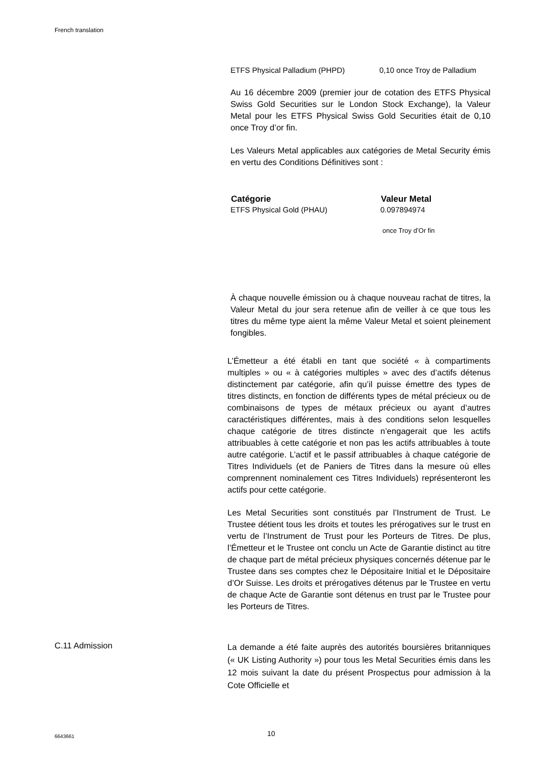French translation
| ETFS Physical Palladium (PHPD) | 0,10 once Troy de Palladium |
Au 16 décembre 2009 (premier jour de cotation des ETFS Physical Swiss Gold Securities sur le London Stock Exchange), la Valeur Metal pour les ETFS Physical Swiss Gold Securities était de 0,10 once Troy d’or fin.
Les Valeurs Metal applicables aux catégories de Metal Security émis en vertu des Conditions Définitives sont :
| Catégorie | Valeur Metal |
| --- | --- |
| ETFS Physical Gold (PHAU) | 0.097894974 once Troy d’Or fin |
À chaque nouvelle émission ou à chaque nouveau rachat de titres, la Valeur Metal du jour sera retenue afin de veiller à ce que tous les titres du même type aient la même Valeur Metal et soient pleinement fongibles.
L’Émetteur a été établi en tant que société « à compartiments multiples » ou « à catégories multiples » avec des d’actifs détenus distinctement par catégorie, afin qu’il puisse émettre des types de titres distincts, en fonction de différents types de métal précieux ou de combinaisons de types de métaux précieux ou ayant d’autres caractéristiques différentes, mais à des conditions selon lesquelles chaque catégorie de titres distincte n’engagerait que les actifs attribuables à cette catégorie et non pas les actifs attribuables à toute autre catégorie. L’actif et le passif attribuables à chaque catégorie de Titres Individuels (et de Paniers de Titres dans la mesure où elles comprennent nominalement ces Titres Individuels) représenteront les actifs pour cette catégorie.
Les Metal Securities sont constitués par l’Instrument de Trust. Le Trustee détient tous les droits et toutes les prérogatives sur le trust en vertu de l’Instrument de Trust pour les Porteurs de Titres. De plus, l’Émetteur et le Trustee ont conclu un Acte de Garantie distinct au titre de chaque part de métal précieux physiques concernés détenue par le Trustee dans ses comptes chez le Dépositaire Initial et le Dépositaire d’Or Suisse. Les droits et prérogatives détenus par le Trustee en vertu de chaque Acte de Garantie sont détenus en trust par le Trustee pour les Porteurs de Titres.
C.11 Admission
La demande a été faite auprès des autorités boursières britanniques (« UK Listing Authority ») pour tous les Metal Securities émis dans les 12 mois suivant la date du présent Prospectus pour admission à la Cote Officielle et
6643661 10